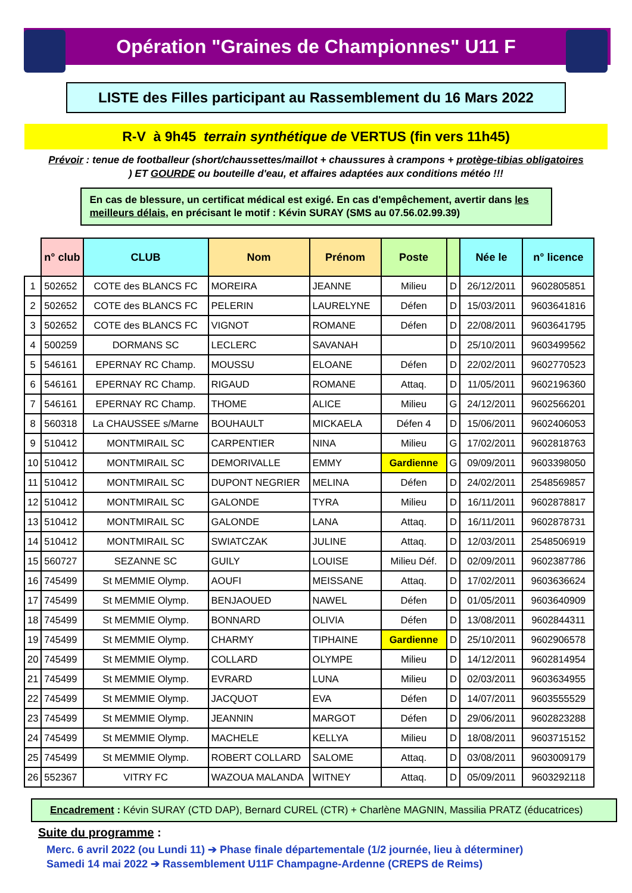Opération "Graines de Championnes" U11 F
LISTE des Filles participant au Rassemblement du 16 Mars 2022
R-V à 9h45 terrain synthétique de VERTUS (fin vers 11h45)
Prévoir : tenue de footballeur (short/chaussettes/maillot + chaussures à crampons + protège-tibias obligatoires ) ET GOURDE ou bouteille d'eau, et affaires adaptées aux conditions météo !!!
En cas de blessure, un certificat médical est exigé. En cas d'empêchement, avertir dans les meilleurs délais, en précisant le motif : Kévin SURAY (SMS au 07.56.02.99.39)
| | n° club | CLUB | Nom | Prénom | Poste | | Née le | n° licence |
| --- | --- | --- | --- | --- | --- | --- | --- | --- |
| 1 | 502652 | COTE des BLANCS FC | MOREIRA | JEANNE | Milieu | D | 26/12/2011 | 9602805851 |
| 2 | 502652 | COTE des BLANCS FC | PELERIN | LAURELYNE | Défen | D | 15/03/2011 | 9603641816 |
| 3 | 502652 | COTE des BLANCS FC | VIGNOT | ROMANE | Défen | D | 22/08/2011 | 9603641795 |
| 4 | 500259 | DORMANS SC | LECLERC | SAVANAH | | D | 25/10/2011 | 9603499562 |
| 5 | 546161 | EPERNAY RC Champ. | MOUSSU | ELOANE | Défen | D | 22/02/2011 | 9602770523 |
| 6 | 546161 | EPERNAY RC Champ. | RIGAUD | ROMANE | Attaq. | D | 11/05/2011 | 9602196360 |
| 7 | 546161 | EPERNAY RC Champ. | THOME | ALICE | Milieu | G | 24/12/2011 | 9602566201 |
| 8 | 560318 | La CHAUSSEE s/Marne | BOUHAULT | MICKAELA | Défen 4 | D | 15/06/2011 | 9602406053 |
| 9 | 510412 | MONTMIRAIL SC | CARPENTIER | NINA | Milieu | G | 17/02/2011 | 9602818763 |
| 10 | 510412 | MONTMIRAIL SC | DEMORIVALLE | EMMY | Gardienne | G | 09/09/2011 | 9603398050 |
| 11 | 510412 | MONTMIRAIL SC | DUPONT NEGRIER | MELINA | Défen | D | 24/02/2011 | 2548569857 |
| 12 | 510412 | MONTMIRAIL SC | GALONDE | TYRA | Milieu | D | 16/11/2011 | 9602878817 |
| 13 | 510412 | MONTMIRAIL SC | GALONDE | LANA | Attaq. | D | 16/11/2011 | 9602878731 |
| 14 | 510412 | MONTMIRAIL SC | SWIATCZAK | JULINE | Attaq. | D | 12/03/2011 | 2548506919 |
| 15 | 560727 | SEZANNE SC | GUILY | LOUISE | Milieu Déf. | D | 02/09/2011 | 9602387786 |
| 16 | 745499 | St MEMMIE Olymp. | AOUFI | MEISSANE | Attaq. | D | 17/02/2011 | 9603636624 |
| 17 | 745499 | St MEMMIE Olymp. | BENJAOUED | NAWEL | Défen | D | 01/05/2011 | 9603640909 |
| 18 | 745499 | St MEMMIE Olymp. | BONNARD | OLIVIA | Défen | D | 13/08/2011 | 9602844311 |
| 19 | 745499 | St MEMMIE Olymp. | CHARMY | TIPHAINE | Gardienne | D | 25/10/2011 | 9602906578 |
| 20 | 745499 | St MEMMIE Olymp. | COLLARD | OLYMPE | Milieu | D | 14/12/2011 | 9602814954 |
| 21 | 745499 | St MEMMIE Olymp. | EVRARD | LUNA | Milieu | D | 02/03/2011 | 9603634955 |
| 22 | 745499 | St MEMMIE Olymp. | JACQUOT | EVA | Défen | D | 14/07/2011 | 9603555529 |
| 23 | 745499 | St MEMMIE Olymp. | JEANNIN | MARGOT | Défen | D | 29/06/2011 | 9602823288 |
| 24 | 745499 | St MEMMIE Olymp. | MACHELE | KELLYA | Milieu | D | 18/08/2011 | 9603715152 |
| 25 | 745499 | St MEMMIE Olymp. | ROBERT COLLARD | SALOME | Attaq. | D | 03/08/2011 | 9603009179 |
| 26 | 552367 | VITRY FC | WAZOUA MALANDA | WITNEY | Attaq. | D | 05/09/2011 | 9603292118 |
Encadrement : Kévin SURAY (CTD DAP), Bernard CUREL (CTR) + Charlène MAGNIN, Massilia PRATZ (éducatrices)
Suite du programme :
Merc. 6 avril 2022 (ou Lundi 11) ➔ Phase finale départementale (1/2 journée, lieu à déterminer)
Samedi 14 mai 2022 ➔ Rassemblement U11F Champagne-Ardenne (CREPS de Reims)